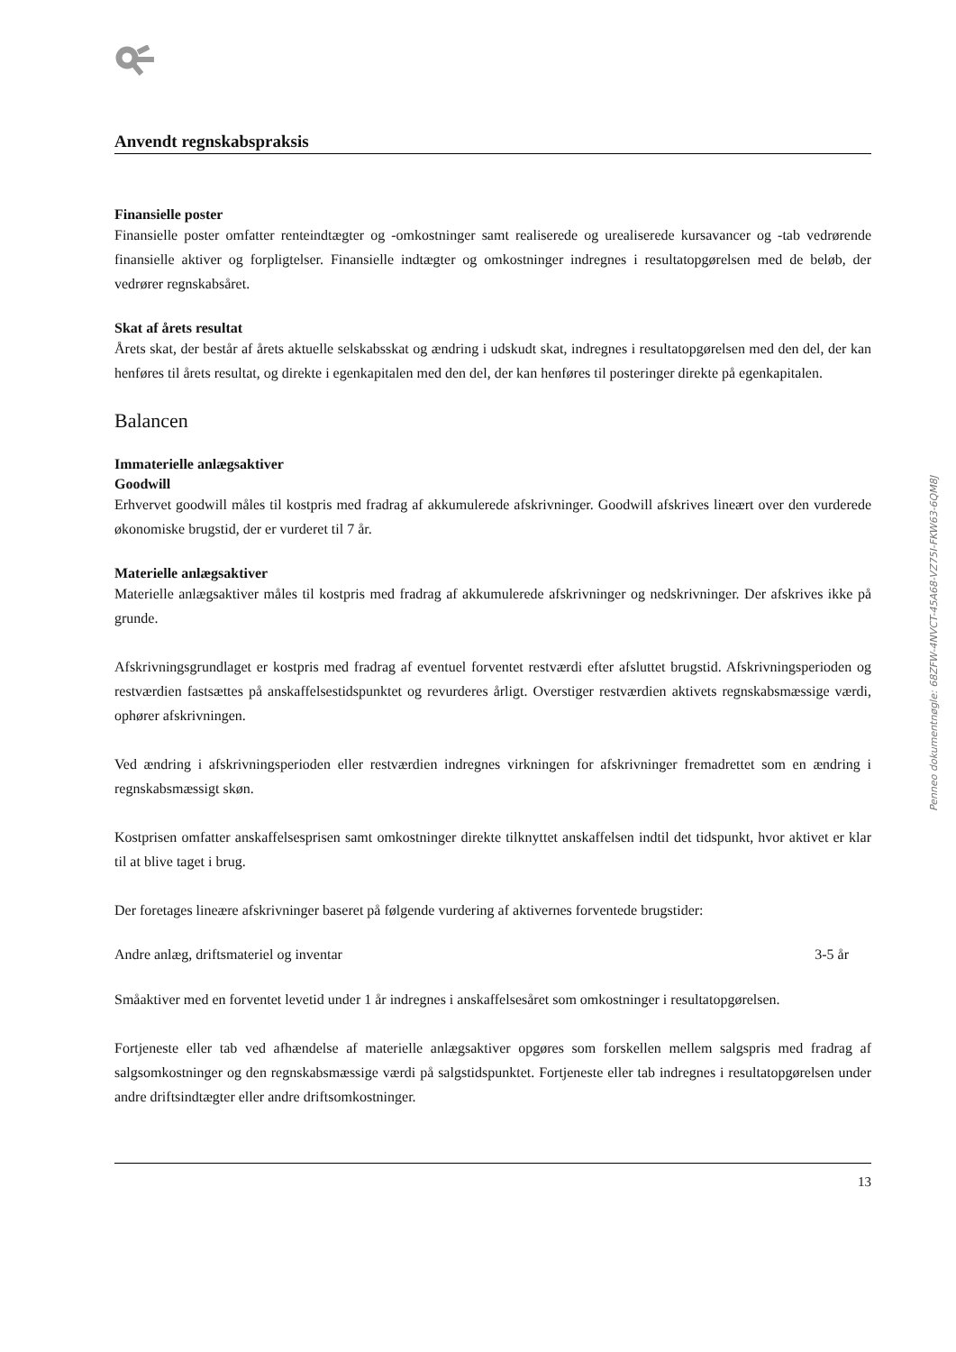Anvendt regnskabspraksis
Finansielle poster
Finansielle poster omfatter renteindtægter og -omkostninger samt realiserede og urealiserede kursavancer og -tab vedrørende finansielle aktiver og forpligtelser. Finansielle indtægter og omkostninger indregnes i resultatopgørelsen med de beløb, der vedrører regnskabsåret.
Skat af årets resultat
Årets skat, der består af årets aktuelle selskabsskat og ændring i udskudt skat, indregnes i resultatopgørelsen med den del, der kan henføres til årets resultat, og direkte i egenkapitalen med den del, der kan henføres til posteringer direkte på egenkapitalen.
Balancen
Immaterielle anlægsaktiver
Goodwill
Erhvervet goodwill måles til kostpris med fradrag af akkumulerede afskrivninger. Goodwill afskrives lineært over den vurderede økonomiske brugstid, der er vurderet til 7 år.
Materielle anlægsaktiver
Materielle anlægsaktiver måles til kostpris med fradrag af akkumulerede afskrivninger og nedskrivninger. Der afskrives ikke på grunde.
Afskrivningsgrundlaget er kostpris med fradrag af eventuel forventet restværdi efter afsluttet brugstid. Afskrivningsperioden og restværdien fastsættes på anskaffelsestidspunktet og revurderes årligt. Overstiger restværdien aktivets regnskabsmæssige værdi, ophører afskrivningen.
Ved ændring i afskrivningsperioden eller restværdien indregnes virkningen for afskrivninger fremadrettet som en ændring i regnskabsmæssigt skøn.
Kostprisen omfatter anskaffelsesprisen samt omkostninger direkte tilknyttet anskaffelsen indtil det tidspunkt, hvor aktivet er klar til at blive taget i brug.
Der foretages lineære afskrivninger baseret på følgende vurdering af aktivernes forventede brugstider:
| Andre anlæg, driftsmateriel og inventar | 3-5 år |
Småaktiver med en forventet levetid under 1 år indregnes i anskaffelsesåret som omkostninger i resultatopgørelsen.
Fortjeneste eller tab ved afhændelse af materielle anlægsaktiver opgøres som forskellen mellem salgspris med fradrag af salgsomkostninger og den regnskabsmæssige værdi på salgstidspunktet. Fortjeneste eller tab indregnes i resultatopgørelsen under andre driftsindtægter eller andre driftsomkostninger.
13
Penneo dokumentnøgle: 68ZFW-4NVCT-45A68-VZ75I-FKW63-6QM8J